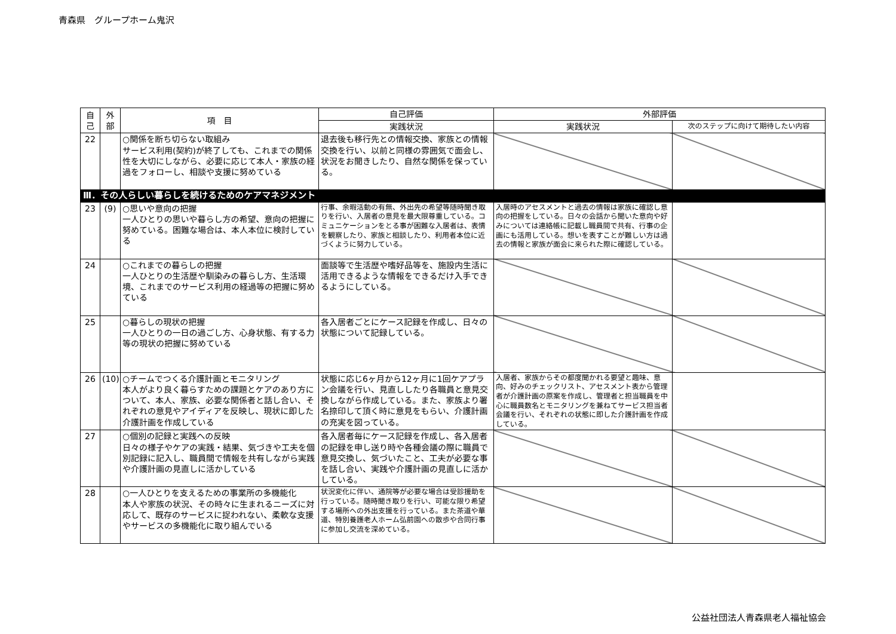青森県　グループホーム鬼沢
| 自己 | 外部 | 項 目 | 自己評価 | 外部評価 | |
| --- | --- | --- | --- | --- | --- |
| | | | 実践状況 | 実践状況 | 次のステップに向けて期待したい内容 |
| 22 | | ○関係を断ち切らない取組み サービス利用(契約)が終了しても、これまでの関係性を大切にしながら、必要に応じて本人・家族の経過をフォローし、相談や支援に努めている | 退去後も移行先との情報交換、家族との情報交換を行い、以前と同様の雰囲気で面会し、状況をお聞きしたり、自然な関係を保っている。 | | |
| Ⅲ．その人らしい暮らしを続けるためのケアマネジメント | | | | | |
| 23 | (9) | ○思いや意向の把握 一人ひとりの思いや暮らし方の希望、意向の把握に努めている。困難な場合は、本人本位に検討している | 行事、余暇活動の有無、外出先の希望等随時聞き取りを行い、入居者の意見を最大限尊重している。コミュニケーションをとる事が困難な入居者は、表情を観察したり、家族と相談したり、利用者本位に近づくように努力している。 | 入居時のアセスメントと過去の情報は家族に確認し意向の把握をしている。日々の会話から聞いた意向や好みについては連絡帳に記載し職員間で共有、行事の企画にも活用している。想いを表すことが難しい方は過去の情報と家族が面会に来られた際に確認している。 | |
| 24 | | ○これまでの暮らしの把握 一人ひとりの生活歴や馴染みの暮らし方、生活環境、これまでのサービス利用の経過等の把握に努めている | 面談等で生活歴や嗜好品等を、施設内生活に活用できるような情報をできるだけ入手できるようにしている。 | | |
| 25 | | ○暮らしの現状の把握 一人ひとりの一日の過ごし方、心身状態、有する力等の現状の把握に努めている | 各入居者ごとにケース記録を作成し、日々の状態について記録している。 | | |
| 26 | (10) | ○チームでつくる介護計画とモニタリング 本人がより良く暮らすための課題とケアのあり方について、本人、家族、必要な関係者と話し合い、それぞれの意見やアイディアを反映し、現状に即した介護計画を作成している | 状態に応じ6ヶ月から12ヶ月に1回ケアプラン会議を行い、見直ししたり各職員と意見交換しながら作成している。また、家族より署名捺印して頂く時に意見をもらい、介護計画の充実を図っている。 | 入居者、家族からその都度聞かれる要望と趣味、意向、好みのチェックリスト、アセスメント表から管理者が介護計画の原案を作成し、管理者と担当職員を中心に職員数名とモニタリングを兼ねてサービス担当者会議を行い、それぞれの状態に即した介護計画を作成している。 | |
| 27 | | ○個別の記録と実践への反映 日々の様子やケアの実践・結果、気づきや工夫を個別記録に記入し、職員間で情報を共有しながら実践や介護計画の見直しに活かしている | 各入居者毎にケース記録を作成し、各入居者の記録を申し送り時や各種会議の際に職員で意見交換し、気づいたこと、工夫が必要な事を話し合い、実践や介護計画の見直しに活かしている。 | | |
| 28 | | ○一人ひとりを支えるための事業所の多機能化 本人や家族の状況、その時々に生まれるニーズに対応して、既存のサービスに捉われない、柔軟な支援やサービスの多機能化に取り組んでいる | 状況変化に伴い、通院等が必要な場合は受診援助を行っている。随時聞き取りを行い、可能な限り希望する場所への外出支援を行っている。また茶道や華道、特別養護老人ホーム弘前園への散歩や合同行事に参加し交流を深めている。 | | |
公益社団法人青森県老人福祉協会